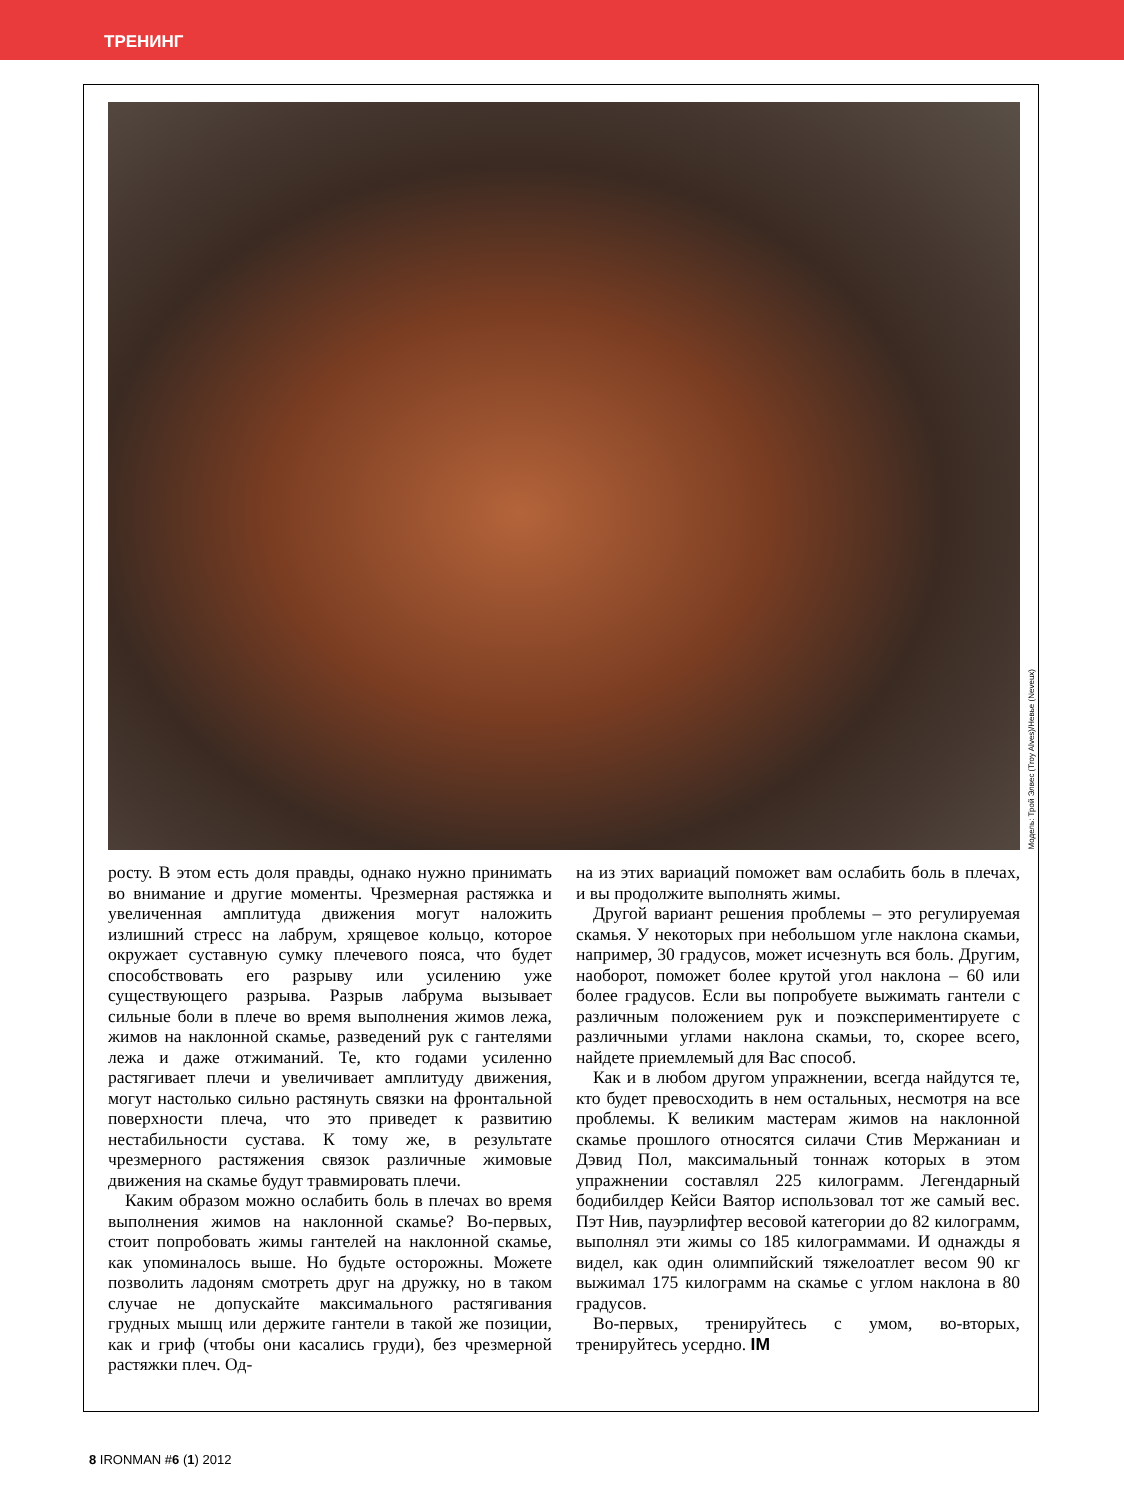ТРЕНИНГ
Модель: Трой Элвес (Troy Alves)/Невье (Neveux)
росту. В этом есть доля правды, однако нужно принимать во внимание и другие моменты. Чрезмерная растяжка и увеличенная амплитуда движения могут наложить излишний стресс на лабрум, хрящевое кольцо, которое окружает суставную сумку плечевого пояса, что будет способствовать его разрыву или усилению уже существующего разрыва. Разрыв лабрума вызывает сильные боли в плече во время выполнения жимов лежа, жимов на наклонной скамье, разведений рук с гантелями лежа и даже отжиманий. Те, кто годами усиленно растягивает плечи и увеличивает амплитуду движения, могут настолько сильно растянуть связки на фронтальной поверхности плеча, что это приведет к развитию нестабильности сустава. К тому же, в результате чрезмерного растяжения связок различные жимовые движения на скамье будут травмировать плечи.
Каким образом можно ослабить боль в плечах во время выполнения жимов на наклонной скамье? Во-первых, стоит попробовать жимы гантелей на наклонной скамье, как упоминалось выше. Но будьте осторожны. Можете позволить ладоням смотреть друг на дружку, но в таком случае не допускайте максимального растягивания грудных мышц или держите гантели в такой же позиции, как и гриф (чтобы они касались груди), без чрезмерной растяжки плеч. Од-
на из этих вариаций поможет вам ослабить боль в плечах, и вы продолжите выполнять жимы.
Другой вариант решения проблемы – это регулируемая скамья. У некоторых при небольшом угле наклона скамьи, например, 30 градусов, может исчезнуть вся боль. Другим, наоборот, поможет более крутой угол наклона – 60 или более градусов. Если вы попробуете выжимать гантели с различным положением рук и поэкспериментируете с различными углами наклона скамьи, то, скорее всего, найдете приемлемый для Вас способ.
Как и в любом другом упражнении, всегда найдутся те, кто будет превосходить в нем остальных, несмотря на все проблемы. К великим мастерам жимов на наклонной скамье прошлого относятся силачи Стив Мержаниан и Дэвид Пол, максимальный тоннаж которых в этом упражнении составлял 225 килограмм. Легендарный бодибилдер Кейси Ваятор использовал тот же самый вес. Пэт Нив, пауэрлифтер весовой категории до 82 килограмм, выполнял эти жимы со 185 килограммами. И однажды я видел, как один олимпийский тяжелоатлет весом 90 кг выжимал 175 килограмм на скамье с углом наклона в 80 градусов.
Во-первых, тренируйтесь с умом, во-вторых, тренируйтесь усердно. IM
8 IRONMAN #6 (1) 2012